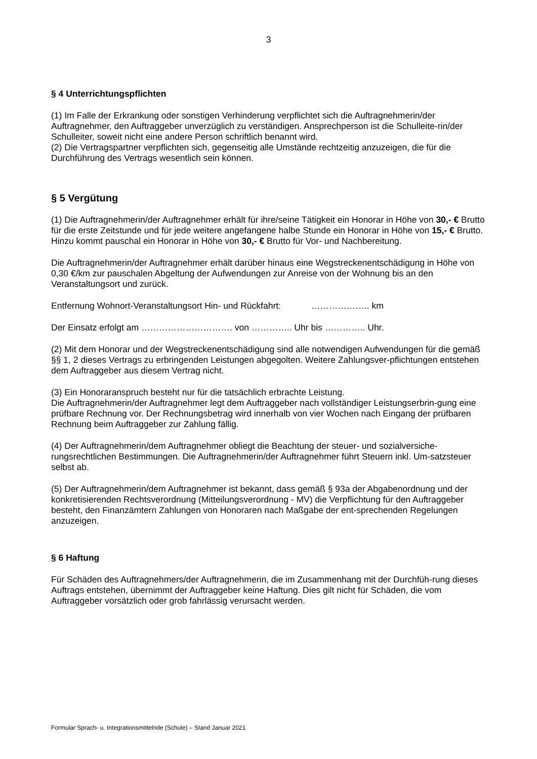3
§ 4 Unterrichtungspflichten
(1) Im Falle der Erkrankung oder sonstigen Verhinderung verpflichtet sich die Auftragnehmerin/der Auftragnehmer, den Auftraggeber unverzüglich zu verständigen. Ansprechperson ist die Schulleite-rin/der Schulleiter, soweit nicht eine andere Person schriftlich benannt wird.
(2) Die Vertragspartner verpflichten sich, gegenseitig alle Umstände rechtzeitig anzuzeigen, die für die Durchführung des Vertrags wesentlich sein können.
§ 5 Vergütung
(1) Die Auftragnehmerin/der Auftragnehmer erhält für ihre/seine Tätigkeit ein Honorar in Höhe von 30,- € Brutto für die erste Zeitstunde und für jede weitere angefangene halbe Stunde ein Honorar in Höhe von 15,- € Brutto. Hinzu kommt pauschal ein Honorar in Höhe von 30,- € Brutto für Vor- und Nachbereitung.
Die Auftragnehmerin/der Auftragnehmer erhält darüber hinaus eine Wegstreckenentschädigung in Höhe von 0,30 €/km zur pauschalen Abgeltung der Aufwendungen zur Anreise von der Wohnung bis an den Veranstaltungsort und zurück.
Entfernung Wohnort-Veranstaltungsort Hin- und Rückfahrt: ……………….. km
Der Einsatz erfolgt am …………………………. von ………….. Uhr bis ………….. Uhr.
(2) Mit dem Honorar und der Wegstreckenentschädigung sind alle notwendigen Aufwendungen für die gemäß §§ 1, 2 dieses Vertrags zu erbringenden Leistungen abgegolten. Weitere Zahlungsver-pflichtungen entstehen dem Auftraggeber aus diesem Vertrag nicht.
(3) Ein Honoraranspruch besteht nur für die tatsächlich erbrachte Leistung.
Die Auftragnehmerin/der Auftragnehmer legt dem Auftraggeber nach vollständiger Leistungserbrin-gung eine prüfbare Rechnung vor. Der Rechnungsbetrag wird innerhalb von vier Wochen nach Eingang der prüfbaren Rechnung beim Auftraggeber zur Zahlung fällig.
(4) Der Auftragnehmerin/dem Auftragnehmer obliegt die Beachtung der steuer- und sozialversiche-rungsrechtlichen Bestimmungen. Die Auftragnehmerin/der Auftragnehmer führt Steuern inkl. Um-satzsteuer selbst ab.
(5) Der Auftragnehmerin/dem Auftragnehmer ist bekannt, dass gemäß § 93a der Abgabenordnung und der konkretisierenden Rechtsverordnung (Mitteilungsverordnung - MV) die Verpflichtung für den Auftraggeber besteht, den Finanzämtern Zahlungen von Honoraren nach Maßgabe der ent-sprechenden Regelungen anzuzeigen.
§ 6 Haftung
Für Schäden des Auftragnehmers/der Auftragnehmerin, die im Zusammenhang mit der Durchfüh-rung dieses Auftrags entstehen, übernimmt der Auftraggeber keine Haftung. Dies gilt nicht für Schäden, die vom Auftraggeber vorsätzlich oder grob fahrlässig verursacht werden.
Formular Sprach- u. Integrationsmittelnde (Schule) – Stand Januar 2021